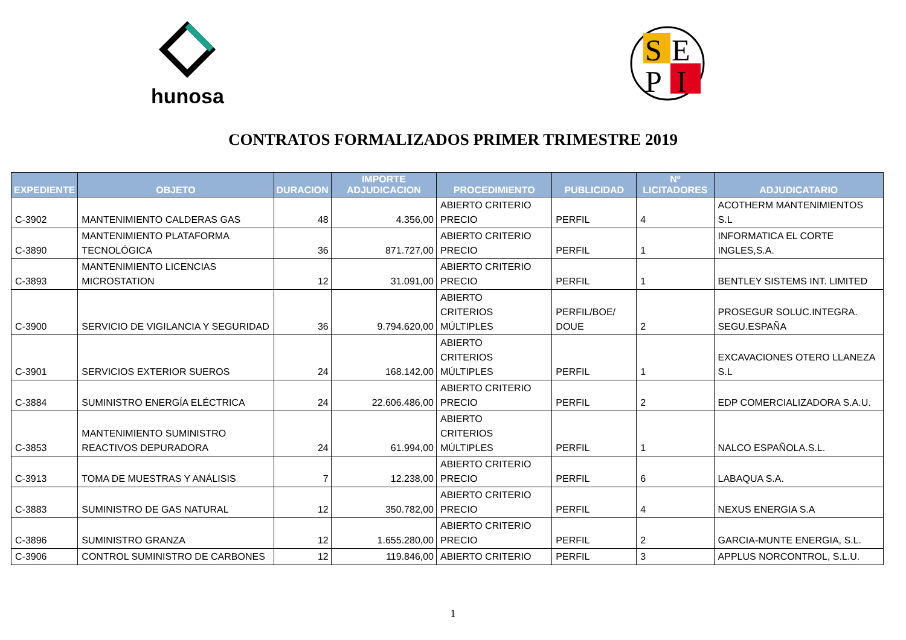hunosa
S
E
P
I
CONTRATOS FORMALIZADOS PRIMER TRIMESTRE 2019
| EXPEDIENTE | OBJETO | DURACION | IMPORTE ADJUDICACION | PROCEDIMIENTO | PUBLICIDAD | Nº LICITADORES | ADJUDICATARIO |
| --- | --- | --- | --- | --- | --- | --- | --- |
| C-3902 | MANTENIMIENTO CALDERAS GAS | 48 | 4.356,00 | ABIERTO CRITERIO PRECIO | PERFIL | 4 | ACOTHERM MANTENIMIENTOS S.L |
| C-3890 | MANTENIMIENTO PLATAFORMA TECNOLÓGICA | 36 | 871.727,00 | ABIERTO CRITERIO PRECIO | PERFIL | 1 | INFORMATICA EL CORTE INGLES,S.A. |
| C-3893 | MANTENIMIENTO LICENCIAS MICROSTATION | 12 | 31.091,00 | ABIERTO CRITERIO PRECIO | PERFIL | 1 | BENTLEY SISTEMS INT. LIMITED |
| C-3900 | SERVICIO DE VIGILANCIA Y SEGURIDAD | 36 | 9.794.620,00 | ABIERTO CRITERIOS MÚLTIPLES | PERFIL/BOE/ DOUE | 2 | PROSEGUR SOLUC.INTEGRA. SEGU.ESPAÑA |
| C-3901 | SERVICIOS EXTERIOR SUEROS | 24 | 168.142,00 | ABIERTO CRITERIOS MÚLTIPLES | PERFIL | 1 | EXCAVACIONES OTERO LLANEZA S.L |
| C-3884 | SUMINISTRO ENERGÍA ELÉCTRICA | 24 | 22.606.486,00 | ABIERTO CRITERIO PRECIO | PERFIL | 2 | EDP COMERCIALIZADORA S.A.U. |
| C-3853 | MANTENIMIENTO SUMINISTRO REACTIVOS DEPURADORA | 24 | 61.994,00 | ABIERTO CRITERIOS MÚLTIPLES | PERFIL | 1 | NALCO ESPAÑOLA.S.L. |
| C-3913 | TOMA DE MUESTRAS Y ANÁLISIS | 7 | 12.238,00 | ABIERTO CRITERIO PRECIO | PERFIL | 6 | LABAQUA S.A. |
| C-3883 | SUMINISTRO DE GAS NATURAL | 12 | 350.782,00 | ABIERTO CRITERIO PRECIO | PERFIL | 4 | NEXUS ENERGIA S.A |
| C-3896 | SUMINISTRO GRANZA | 12 | 1.655.280,00 | ABIERTO CRITERIO PRECIO | PERFIL | 2 | GARCIA-MUNTE ENERGIA, S.L. |
| C-3906 | CONTROL SUMINISTRO DE CARBONES | 12 | 119.846,00 | ABIERTO CRITERIO | PERFIL | 3 | APPLUS NORCONTROL, S.L.U. |
1